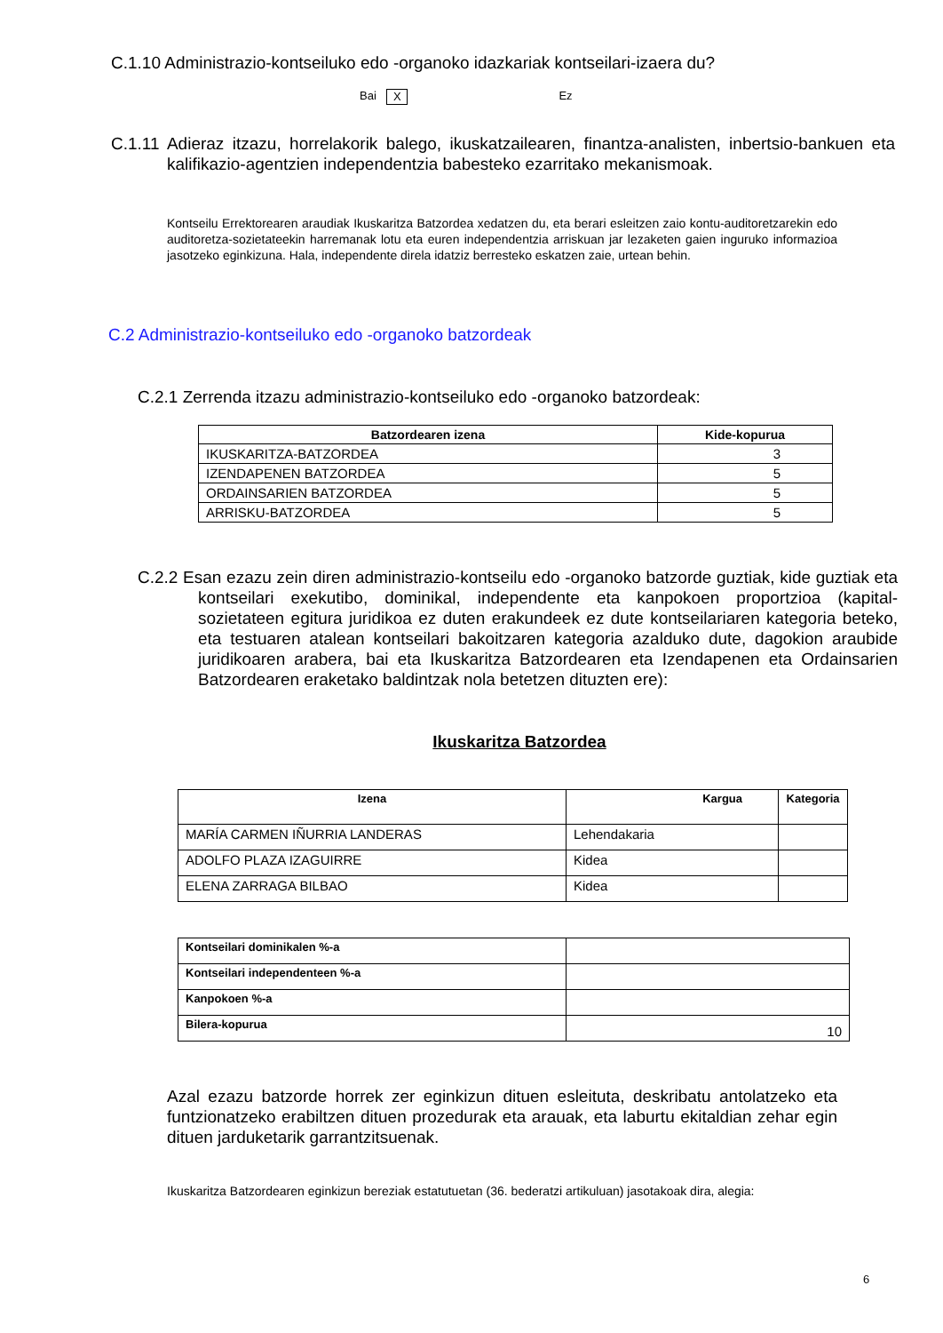C.1.10 Administrazio-kontseiluko edo -organoko idazkariak kontseilari-izaera du?
Bai X Ez
C.1.11 Adieraz itzazu, horrelakorik balego, ikuskatzailearen, finantza-analisten, inbertsio-bankuen eta kalifikazio-agentzien independentzia babesteko ezarritako mekanismoak.
Kontseilu Errektorearen araudiak Ikuskaritza Batzordea xedatzen du, eta berari esleitzen zaio kontu-auditoretzarekin edo auditoretza-sozietateekin harremanak lotu eta euren independentzia arriskuan jar lezaketen gaien inguruko informazioa jasotzeko eginkizuna. Hala, independente direla idatziz berresteko eskatzen zaie, urtean behin.
C.2 Administrazio-kontseiluko edo -organoko batzordeak
C.2.1 Zerrenda itzazu administrazio-kontseiluko edo -organoko batzordeak:
| Batzordearen izena | Kide-kopurua |
| --- | --- |
| IKUSKARITZA-BATZORDEA | 3 |
| IZENDAPENEN BATZORDEA | 5 |
| ORDAINSARIEN BATZORDEA | 5 |
| ARRISKU-BATZORDEA | 5 |
C.2.2 Esan ezazu zein diren administrazio-kontseilu edo -organoko batzorde guztiak, kide guztiak eta kontseilari exekutibo, dominikal, independente eta kanpokoen proportzioa (kapital-sozietateen egitura juridikoa ez duten erakundeek ez dute kontseilariaren kategoria beteko, eta testuaren atalean kontseilari bakoitzaren kategoria azalduko dute, dagokion araubide juridikoaren arabera, bai eta Ikuskaritza Batzordearen eta Izendapenen eta Ordainsarien Batzordearen eraketako baldintzak nola betetzen dituzten ere):
Ikuskaritza Batzordea
| Izena | Kargua | Kategoria |
| --- | --- | --- |
| MARÍA CARMEN IÑURRIA LANDERAS | Lehendakaria | |
| ADOLFO PLAZA IZAGUIRRE | Kidea | |
| ELENA ZARRAGA BILBAO | Kidea | |
| Kontseilari dominikalen %-a | |
| Kontseilari independenteen %-a | |
| Kanpokoen %-a | |
| Bilera-kopurua | 10 |
Azal ezazu batzorde horrek zer eginkizun dituen esleituta, deskribatu antolatzeko eta funtzionatzeko erabiltzen dituen prozedurak eta arauak, eta laburtu ekitaldian zehar egin dituen jarduketarik garrantzitsuenak.
Ikuskaritza Batzordearen eginkizun bereziak estatutuetan (36. bederatzi artikuluan) jasotakoak dira, alegia:
6